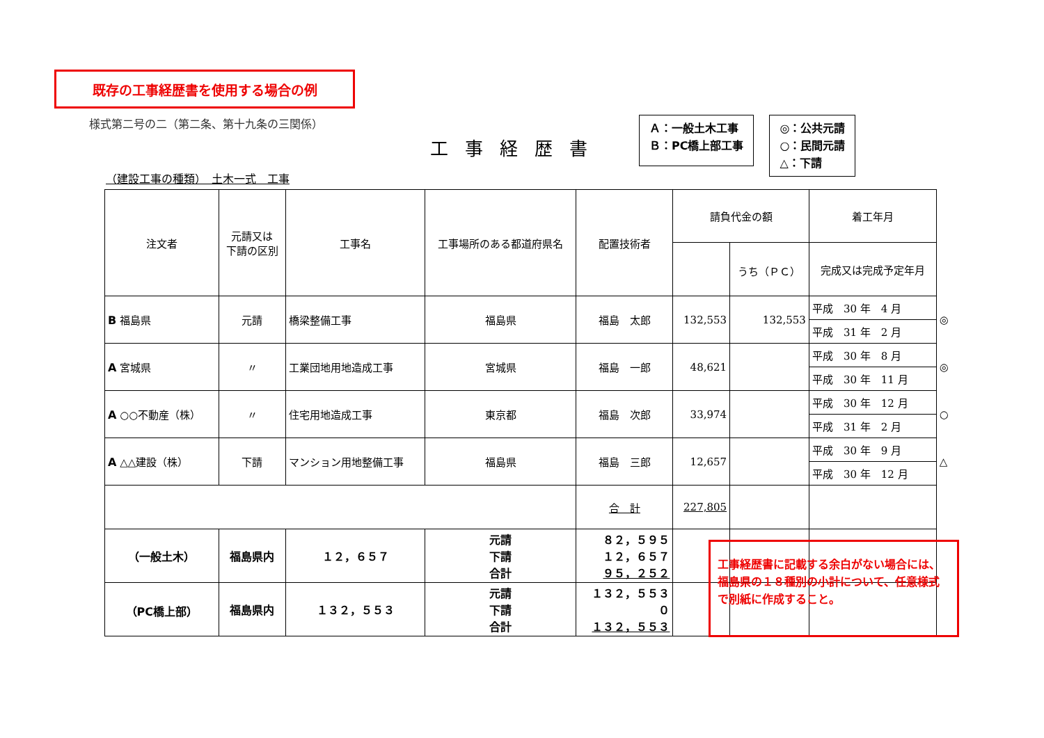既存の工事経歴書を使用する場合の例
様式第二号の二（第二条、第十九条の三関係）
工事経歴書
Ａ：一般土木工事
Ｂ：PC橋上部工事
◎：公共元請
○：民間元請
△：下請
（建設工事の種類）　土木一式　工事
| 注文者 | 元請又は 下請の区別 | 工事名 | 工事場所のある都道府県名 | 配置技術者 | 請負代金の額 | | 着工年月 | |
| --- | --- | --- | --- | --- | --- | --- | --- | --- |
| | | | | | | うち（ＰＣ） | 完成又は完成予定年月 | |
| B 福島県 | 元請 | 橋梁整備工事 | 福島県 | 福島 太郎 | 132,553 | 132,553 | 平成 30 年 4 月 | ◎ |
| | | | | | | | 平成 31 年 2 月 | |
| A 宮城県 | 〃 | 工業団地用地造成工事 | 宮城県 | 福島 一郎 | 48,621 | | 平成 30 年 8 月 | ◎ |
| | | | | | | | 平成 30 年 11 月 | |
| A ○○不動産（株） | 〃 | 住宅用地造成工事 | 東京都 | 福島 次郎 | 33,974 | | 平成 30 年 12 月 | ○ |
| | | | | | | | 平成 31 年 2 月 | |
| A △△建設（株） | 下請 | マンション用地整備工事 | 福島県 | 福島 三郎 | 12,657 | | 平成 30 年 9 月 | △ |
| | | | | | | | 平成 30 年 12 月 | |
| | | | | 合 計 | 227,805 | | | |
| （一般土木） | 福島県内 | １２，６５７ | 元請 下請 合計 | ８２，５９５ １２，６５７ ９５，２５２ | | | | |
| （PC橋上部） | 福島県内 | １３２，５５３ | 元請 下請 合計 | １３２，５５３ ０ １３２，５５３ | | | | |
工事経歴書に記載する余白がない場合には、福島県の１８種別の小計について、任意様式で別紙に作成すること。